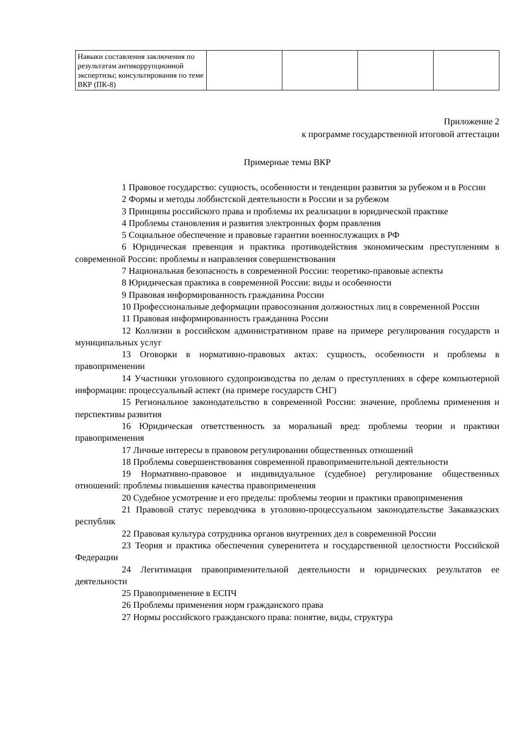| Навыки составления заключения по результатам антикоррупционной экспертизы; консультирования по теме ВКР (ПК-8) | | | | |
Приложение 2
к программе государственной итоговой аттестации
Примерные темы ВКР
1 Правовое государство: сущность, особенности и тенденции развития за рубежом и в России
2 Формы и методы лоббистской деятельности в России и за рубежом
3 Принципы российского права и проблемы их реализации в юридической практике
4 Проблемы становления и развития электронных форм правления
5 Социальное обеспечение и правовые гарантии военнослужащих в РФ
6 Юридическая превенция и практика противодействия экономическим преступлениям в современной России: проблемы и направления совершенствования
7 Национальная безопасность в современной России: теоретико-правовые аспекты
8 Юридическая практика в современной России: виды и особенности
9 Правовая информированность гражданина России
10 Профессиональные деформации правосознания должностных лиц в современной России
11 Правовая информированность гражданина России
12 Коллизии в российском административном праве на примере регулирования государств и муниципальных услуг
13 Оговорки в нормативно-правовых актах: сущность, особенности и проблемы в правоприменении
14 Участники уголовного судопроизводства по делам о преступлениях в сфере компьютерной информации: процессуальный аспект (на примере государств СНГ)
15 Региональное законодательство в современной России: значение, проблемы применения и перспективы развития
16 Юридическая ответственность за моральный вред: проблемы теории и практики правоприменения
17 Личные интересы в правовом регулировании общественных отношений
18 Проблемы совершенствования современной правоприменительной деятельности
19 Нормативно-правовое и индивидуальное (судебное) регулирование общественных отношений: проблемы повышения качества правоприменения
20 Судебное усмотрение и его пределы: проблемы теории и практики правоприменения
21 Правовой статус переводчика в уголовно-процессуальном законодательстве Закавказских республик
22 Правовая культура сотрудника органов внутренних дел в современной России
23 Теория и практика обеспечения суверенитета и государственной целостности Российской Федерации
24 Легитимация правоприменительной деятельности и юридических результатов ее деятельности
25 Правоприменение в ЕСПЧ
26 Проблемы применения норм гражданского права
27 Нормы российского гражданского права: понятие, виды, структура